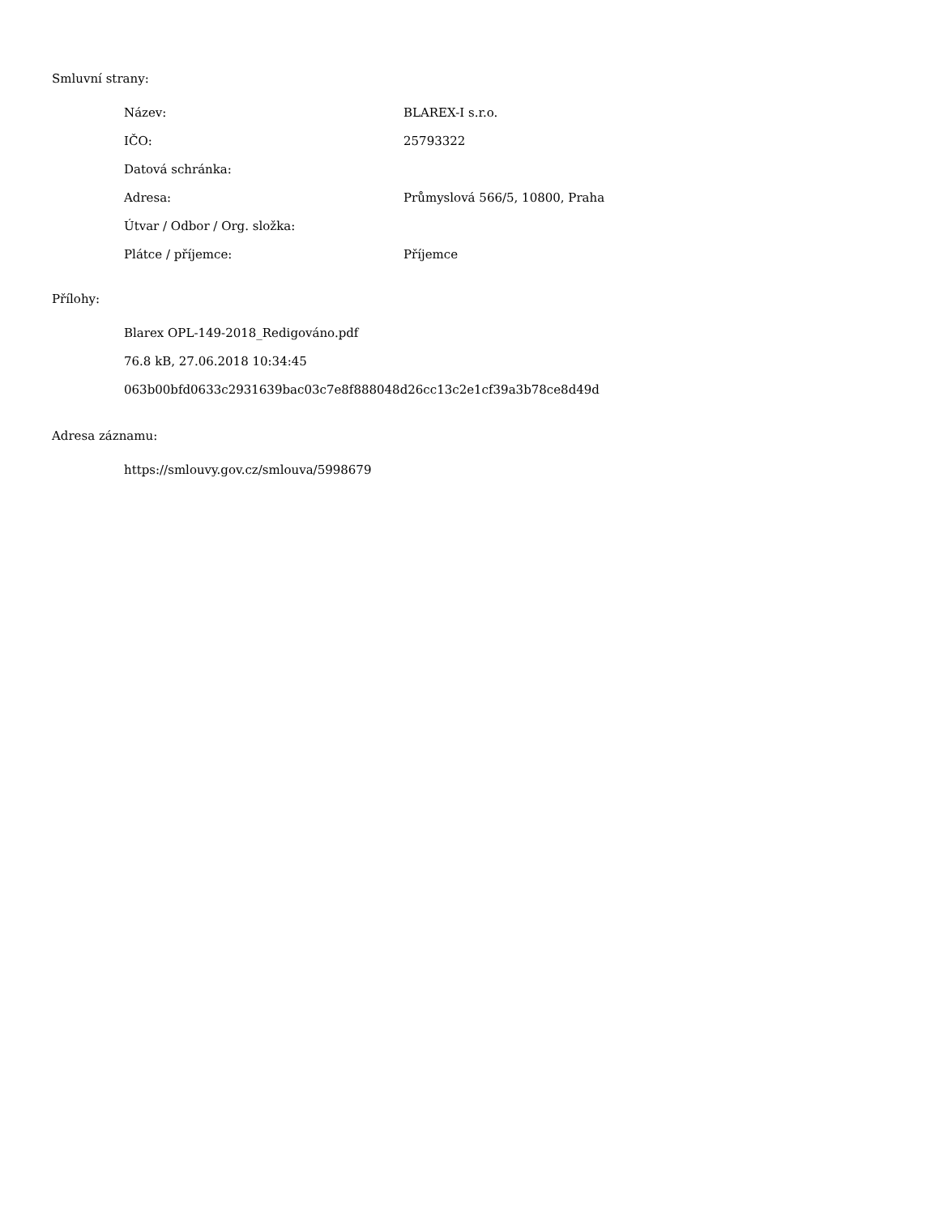Smluvní strany:
| Název: | BLAREX-I s.r.o. |
| IČO: | 25793322 |
| Datová schránka: | |
| Adresa: | Průmyslová 566/5, 10800, Praha |
| Útvar / Odbor / Org. složka: | |
| Plátce / příjemce: | Příjemce |
Přílohy:
Blarex OPL-149-2018_Redigováno.pdf
76.8 kB, 27.06.2018 10:34:45
063b00bfd0633c2931639bac03c7e8f888048d26cc13c2e1cf39a3b78ce8d49d
Adresa záznamu:
https://smlouvy.gov.cz/smlouva/5998679